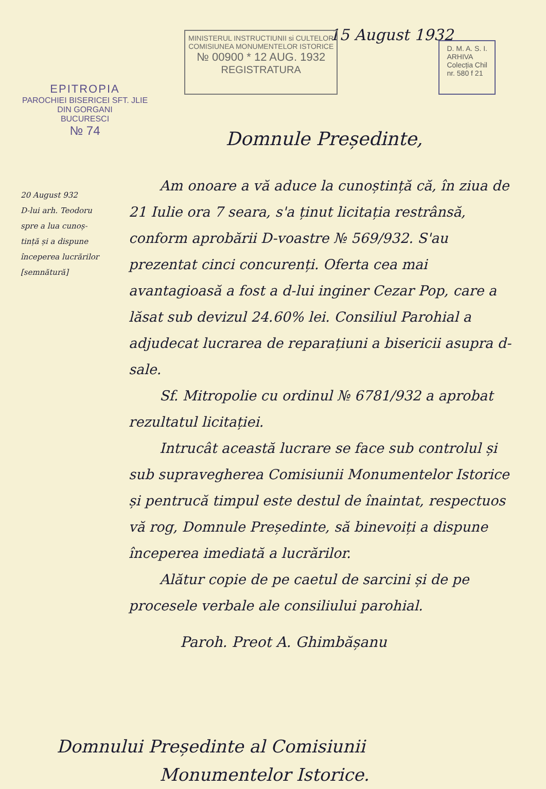EPITROPIA
PAROCHIEI BISERICEI SFT. JLIE
DIN GORGANI
BUCURESCI
№ 74
15 August 1932
MINISTERUL INSTRUCTIUNII si CULTELOR
COMISIUNEA MONUMENTELOR ISTORICE
№ 00900 * 12 AUG. 1932
REGISTRATURA
D. M. A. S. I.
ARHIVA
Colecția Chil
nr. 580 f 21
20 August 932
D-lui arh. Teodoru
spre a lua cunoș-
tință și a dispune
începerea lucrărilor
[semnătură]
Domnule Președinte,
Am onoare a vă aduce la cunoștință că, în ziua de 21 Iulie ora 7 seara, s'a ținut licitația restrânsă, conform aprobării D-voastre № 569/932. S'au prezentat cinci concurenți. Oferta cea mai avantagioasă a fost a d-lui inginer Cezar Pop, care a lăsat sub devizul 24.60% lei. Consiliul Parohial a adjudecat lucrarea de reparațiuni a bisericii asupra d-sale.
Sf. Mitropolie cu ordinul № 6781/932 a aprobat rezultatul licitației.
Intrucât această lucrare se face sub controlul și sub supravegherea Comisiunii Monumentelor Istorice și pentrucă timpul este destul de înaintat, respectuos vă rog, Domnule Președinte, să binevoiți a dispune începerea imediată a lucrărilor.
Alătur copie de pe caetul de sarcini și de pe procesele verbale ale consiliului parohial.
Paroh. Preot A. Ghimbășanu
Domnului Președinte al Comisiunii
Monumentelor Istorice.